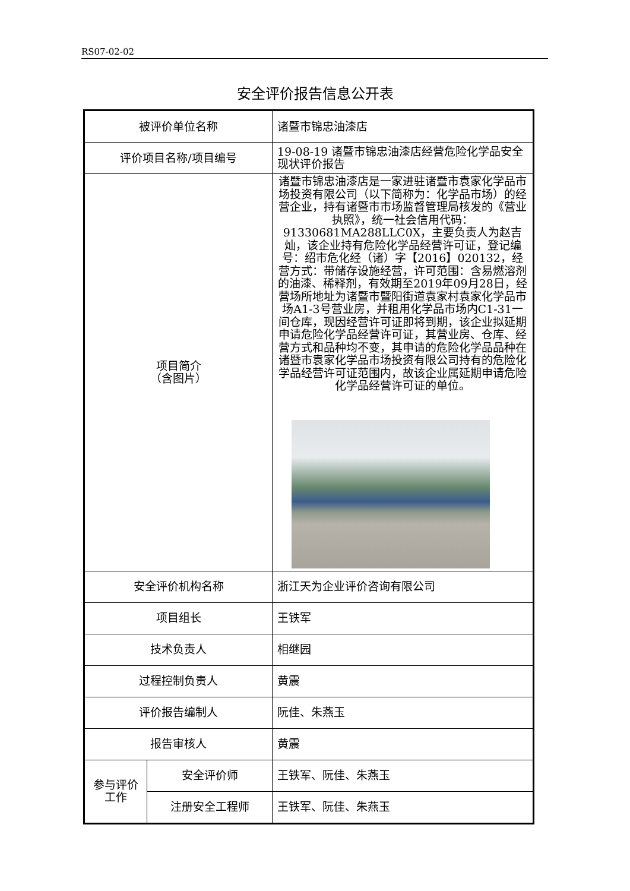RS07-02-02
安全评价报告信息公开表
| 被评价单位名称 | | 诸暨市锦忠油漆店 |
| 评价项目名称/项目编号 | | 19-08-19 诸暨市锦忠油漆店经营危险化学品安全现状评价报告 |
| 项目简介 （含图片） | | 诸暨市锦忠油漆店是一家进驻诸暨市袁家化学品市场投资有限公司（以下简称为：化学品市场）的经营企业，持有诸暨市市场监督管理局核发的《营业执照》，统一社会信用代码：91330681MA288LLC0X，主要负责人为赵吉灿，该企业持有危险化学品经营许可证，登记编号：绍市危化经（诸）字【2016】020132，经营方式：带储存设施经营，许可范围：含易燃溶剂的油漆、稀释剂，有效期至2019年09月28日，经营场所地址为诸暨市暨阳街道袁家村袁家化学品市场A1-3号营业房，并租用化学品市场内C1-31一间仓库，现因经营许可证即将到期，该企业拟延期申请危险化学品经营许可证，其营业房、仓库、经营方式和品种均不变，其申请的危险化学品品种在诸暨市袁家化学品市场投资有限公司持有的危险化学品经营许可证范围内，故该企业属延期申请危险化学品经营许可证的单位。 |
| 安全评价机构名称 | | 浙江天为企业评价咨询有限公司 |
| 项目组长 | | 王铁军 |
| 技术负责人 | | 相继园 |
| 过程控制负责人 | | 黄震 |
| 评价报告编制人 | | 阮佳、朱燕玉 |
| 报告审核人 | | 黄震 |
| 参与评价工作 | 安全评价师 | 王铁军、阮佳、朱燕玉 |
| | 注册安全工程师 | 王铁军、阮佳、朱燕玉 |